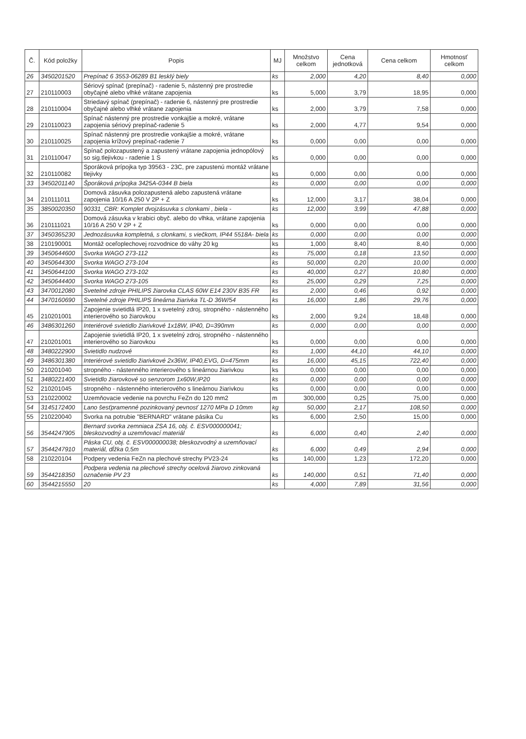| Č. | Kód položky | Popis | MJ | Množstvo celkom | Cena jednotková | Cena celkom | Hmotnosť celkom |
| --- | --- | --- | --- | --- | --- | --- | --- |
| 26 | 3450201520 | Prepínač 6 3553-06289 B1 lesklý biely | ks | 2,000 | 4,20 | 8,40 | 0,000 |
| 27 | 210110003 | Sériový spínač (prepínač) - radenie 5, nástenný pre prostredie obyčajné alebo vlhké vrátane zapojenia | ks | 5,000 | 3,79 | 18,95 | 0,000 |
| 28 | 210110004 | Striedavý spínač (prepínač) - radenie 6, nástenný pre prostredie obyčajné alebo vlhké vrátane zapojenia | ks | 2,000 | 3,79 | 7,58 | 0,000 |
| 29 | 210110023 | Spínač nástenný pre prostredie vonkajšie a mokré, vrátane zapojenia sériový prepínač-radenie 5 | ks | 2,000 | 4,77 | 9,54 | 0,000 |
| 30 | 210110025 | Spínač nástenný pre prostredie vonkajšie a mokré, vrátane zapojenia krížový prepínač-radenie 7 | ks | 0,000 | 0,00 | 0,00 | 0,000 |
| 31 | 210110047 | Spínač polozapustený a zapustený vrátane zapojenia jednopólový so sig.tlejivkou - radenie 1 S | ks | 0,000 | 0,00 | 0,00 | 0,000 |
| 32 | 210110082 | Sporáková prípojka typ 39563 - 23C, pre zapustenú montáž vrátane tlejivky | ks | 0,000 | 0,00 | 0,00 | 0,000 |
| 33 | 3450201140 | Šporáková prípojka 3425A-0344 B biela | ks | 0,000 | 0,00 | 0,00 | 0,000 |
| 34 | 210111011 | Domová zásuvka polozapustená alebo zapustená vrátane zapojenia 10/16 A 250 V 2P + Z | ks | 12,000 | 3,17 | 38,04 | 0,000 |
| 35 | 3850020350 | 90331_CBR: Komplet dvojzásuvka s clonkami , biela - | ks | 12,000 | 3,99 | 47,88 | 0,000 |
| 36 | 210111021 | Domová zásuvka v krabici obyč. alebo do vlhka, vrátane zapojenia 10/16 A 250 V 2P + Z | ks | 0,000 | 0,00 | 0,00 | 0,000 |
| 37 | 3450365230 | Jednozásuvka kompletná, s clonkami, s viečkom, IP44 5518A- biela | ks | 0,000 | 0,00 | 0,00 | 0,000 |
| 38 | 210190001 | Montáž oceľoplechovej rozvodnice do váhy 20 kg | ks | 1,000 | 8,40 | 8,40 | 0,000 |
| 39 | 3450644600 | Svorka WAGO 273-112 | ks | 75,000 | 0,18 | 13,50 | 0,000 |
| 40 | 3450644300 | Svorka WAGO 273-104 | ks | 50,000 | 0,20 | 10,00 | 0,000 |
| 41 | 3450644100 | Svorka WAGO 273-102 | ks | 40,000 | 0,27 | 10,80 | 0,000 |
| 42 | 3450644400 | Svorka WAGO 273-105 | ks | 25,000 | 0,29 | 7,25 | 0,000 |
| 43 | 3470012080 | Svetelné zdroje PHILIPS žiarovka CLAS 60W E14 230V B35 FR | ks | 2,000 | 0,46 | 0,92 | 0,000 |
| 44 | 3470160690 | Svetelné zdroje PHILIPS lineárna žiarivka TL-D 36W/54 | ks | 16,000 | 1,86 | 29,76 | 0,000 |
| 45 | 210201001 | Zapojenie svietidlá IP20, 1 x svetelný zdroj, stropného - nástenného interierového so žiarovkou | ks | 2,000 | 9,24 | 18,48 | 0,000 |
| 46 | 3486301260 | Interiérové svietidlo žiarivkové 1x18W, IP40, D=390mm | ks | 0,000 | 0,00 | 0,00 | 0,000 |
| 47 | 210201001 | Zapojenie svietidlá IP20, 1 x svetelný zdroj, stropného - nástenného interierového so žiarovkou | ks | 0,000 | 0,00 | 0,00 | 0,000 |
| 48 | 3480222900 | Svietidlo nudzové | ks | 1,000 | 44,10 | 44,10 | 0,000 |
| 49 | 3486301380 | Interiérové svietidlo žiarivkové 2x36W, IP40,EVG, D=475mm | ks | 16,000 | 45,15 | 722,40 | 0,000 |
| 50 | 210201040 | stropného - nástenného interierového s lineárnou žiarivkou | ks | 0,000 | 0,00 | 0,00 | 0,000 |
| 51 | 3480221400 | Svietidlo žiarovkové so senzorom 1x60W,IP20 | ks | 0,000 | 0,00 | 0,00 | 0,000 |
| 52 | 210201045 | stropného - nástenného interierového s lineárnou žiarivkou | ks | 0,000 | 0,00 | 0,00 | 0,000 |
| 53 | 210220002 | Uzemňovacie vedenie na povrchu FeZn do 120 mm2 | m | 300,000 | 0,25 | 75,00 | 0,000 |
| 54 | 3145172400 | Lano šesťpramenné pozinkovaný pevnosť 1270 MPa D 10mm | kg | 50,000 | 2,17 | 108,50 | 0,000 |
| 55 | 210220040 | Svorka na potrubie "BERNARD" vrátane pásika Cu | ks | 6,000 | 2,50 | 15,00 | 0,000 |
| 56 | 3544247905 | Bernard svorka zemniaca ZSA 16, obj. č. ESV000000041; bleskozvodný a uzemňovací materiál | ks | 6,000 | 0,40 | 2,40 | 0,000 |
| 57 | 3544247910 | Páska CU, obj. č. ESV000000038; bleskozvodný a uzemňovací materiál, dĺžka 0,5m | ks | 6,000 | 0,49 | 2,94 | 0,000 |
| 58 | 210220104 | Podpery vedenia FeZn na plechové strechy PV23-24 | ks | 140,000 | 1,23 | 172,20 | 0,000 |
| 59 | 3544218350 | Podpera vedenia na plechové strechy ocelová žiarovo zinkovaná označenie PV 23 | ks | 140,000 | 0,51 | 71,40 | 0,000 |
| 60 | 3544215550 | 20 | ks | 4,000 | 7,89 | 31,56 | 0,000 |